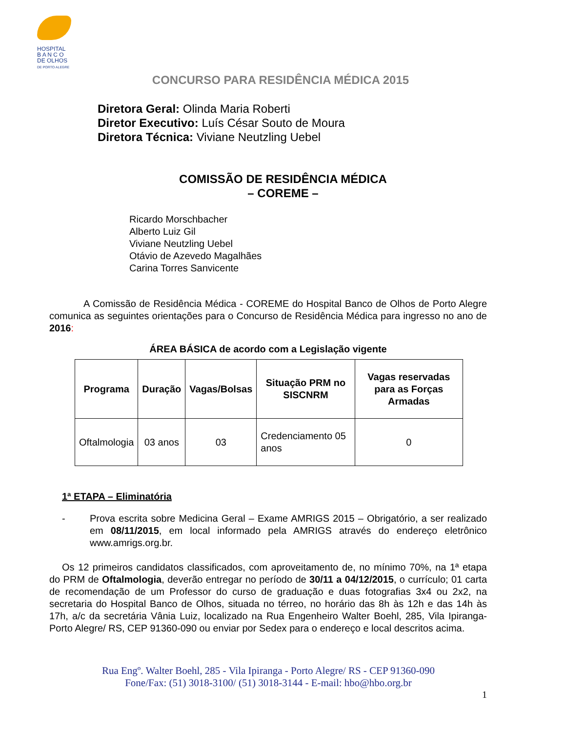HOSPITAL
B A N C O
DE OLHOS
DE PORTO ALEGRE
CONCURSO PARA RESIDÊNCIA MÉDICA 2015
Diretora Geral: Olinda Maria Roberti
Diretor Executivo: Luís César Souto de Moura
Diretora Técnica: Viviane Neutzling Uebel
COMISSÃO DE RESIDÊNCIA MÉDICA
– COREME –
Ricardo Morschbacher
Alberto Luiz Gil
Viviane Neutzling Uebel
Otávio de Azevedo Magalhães
Carina Torres Sanvicente
A Comissão de Residência Médica - COREME do Hospital Banco de Olhos de Porto Alegre comunica as seguintes orientações para o Concurso de Residência Médica para ingresso no ano de 2016:
ÁREA BÁSICA de acordo com a Legislação vigente
| Programa | Duração | Vagas/Bolsas | Situação PRM no SISCNRM | Vagas reservadas para as Forças Armadas |
| --- | --- | --- | --- | --- |
| Oftalmologia | 03 anos | 03 | Credenciamento 05 anos | 0 |
1ª ETAPA – Eliminatória
- Prova escrita sobre Medicina Geral – Exame AMRIGS 2015 – Obrigatório, a ser realizado em 08/11/2015, em local informado pela AMRIGS através do endereço eletrônico www.amrigs.org.br.
Os 12 primeiros candidatos classificados, com aproveitamento de, no mínimo 70%, na 1ª etapa do PRM de Oftalmologia, deverão entregar no período de 30/11 a 04/12/2015, o currículo; 01 carta de recomendação de um Professor do curso de graduação e duas fotografias 3x4 ou 2x2, na secretaria do Hospital Banco de Olhos, situada no térreo, no horário das 8h às 12h e das 14h às 17h, a/c da secretária Vânia Luiz, localizado na Rua Engenheiro Walter Boehl, 285, Vila Ipiranga- Porto Alegre/ RS, CEP 91360-090 ou enviar por Sedex para o endereço e local descritos acima.
Rua Engº. Walter Boehl, 285 - Vila Ipiranga - Porto Alegre/ RS - CEP 91360-090
Fone/Fax: (51) 3018-3100/ (51) 3018-3144 - E-mail: hbo@hbo.org.br
1